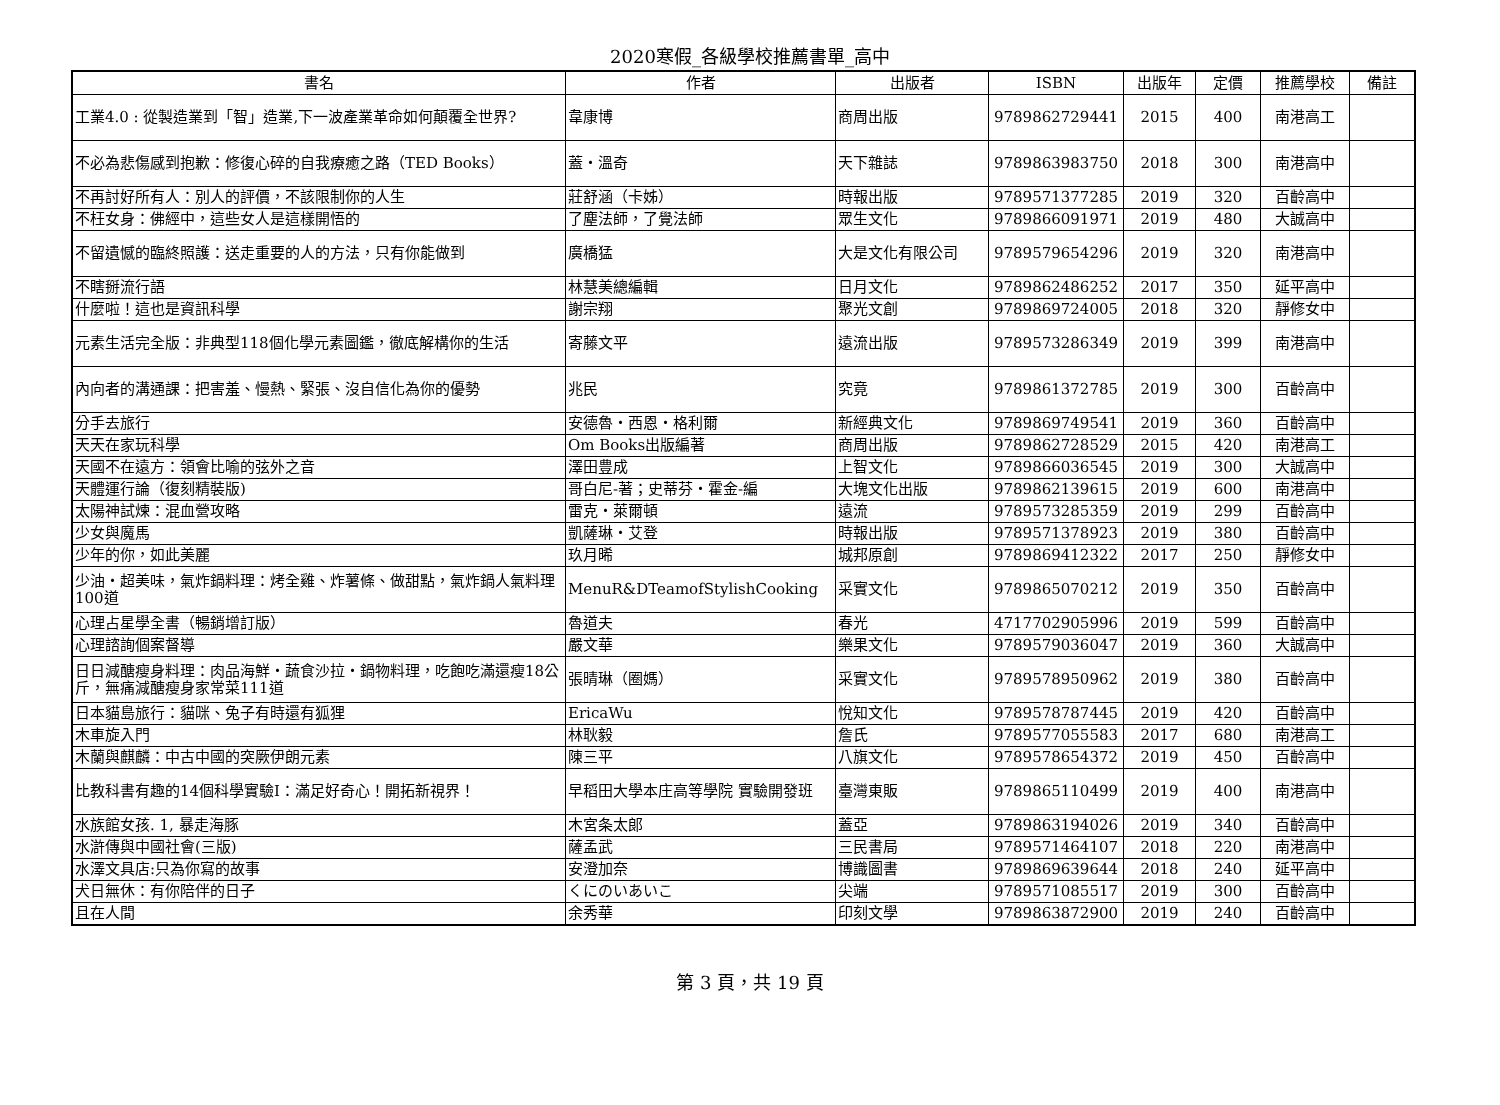2020寒假_各級學校推薦書單_高中
| 書名 | 作者 | 出版者 | ISBN | 出版年 | 定價 | 推薦學校 | 備註 |
| --- | --- | --- | --- | --- | --- | --- | --- |
| 工業4.0 : 從製造業到「智」造業,下一波產業革命如何顛覆全世界? | 韋康博 | 商周出版 | 9789862729441 | 2015 | 400 | 南港高工 | |
| 不必為悲傷感到抱歉：修復心碎的自我療癒之路（TED Books） | 蓋・溫奇 | 天下雜誌 | 9789863983750 | 2018 | 300 | 南港高中 | |
| 不再討好所有人：別人的評價，不該限制你的人生 | 莊舒涵（卡姊） | 時報出版 | 9789571377285 | 2019 | 320 | 百齡高中 | |
| 不枉女身：佛經中，這些女人是這樣開悟的 | 了塵法師，了覺法師 | 眾生文化 | 9789866091971 | 2019 | 480 | 大誠高中 | |
| 不留遺憾的臨終照護：送走重要的人的方法，只有你能做到 | 廣橋猛 | 大是文化有限公司 | 9789579654296 | 2019 | 320 | 南港高中 | |
| 不瞎掰流行語 | 林慧美總編輯 | 日月文化 | 9789862486252 | 2017 | 350 | 延平高中 | |
| 什麼啦！這也是資訊科學 | 謝宗翔 | 聚光文創 | 9789869724005 | 2018 | 320 | 靜修女中 | |
| 元素生活完全版：非典型118個化學元素圖鑑，徹底解構你的生活 | 寄藤文平 | 遠流出版 | 9789573286349 | 2019 | 399 | 南港高中 | |
| 內向者的溝通課：把害羞、慢熱、緊張、沒自信化為你的優勢 | 兆民 | 究竟 | 9789861372785 | 2019 | 300 | 百齡高中 | |
| 分手去旅行 | 安德魯・西恩・格利爾 | 新經典文化 | 9789869749541 | 2019 | 360 | 百齡高中 | |
| 天天在家玩科學 | Om Books出版編著 | 商周出版 | 9789862728529 | 2015 | 420 | 南港高工 | |
| 天國不在遠方：領會比喻的弦外之音 | 澤田豊成 | 上智文化 | 9789866036545 | 2019 | 300 | 大誠高中 | |
| 天體運行論（復刻精裝版) | 哥白尼-著；史蒂芬・霍金-編 | 大塊文化出版 | 9789862139615 | 2019 | 600 | 南港高中 | |
| 太陽神試煉：混血營攻略 | 雷克・萊爾頓 | 遠流 | 9789573285359 | 2019 | 299 | 百齡高中 | |
| 少女與魔馬 | 凱薩琳・艾登 | 時報出版 | 9789571378923 | 2019 | 380 | 百齡高中 | |
| 少年的你，如此美麗 | 玖月晞 | 城邦原創 | 9789869412322 | 2017 | 250 | 靜修女中 | |
| 少油・超美味，氣炸鍋料理：烤全雞、炸薯條、做甜點，氣炸鍋人氣料理100道 | MenuR&DTeamofStylishCooking | 采實文化 | 9789865070212 | 2019 | 350 | 百齡高中 | |
| 心理占星學全書（暢銷增訂版） | 魯道夫 | 春光 | 4717702905996 | 2019 | 599 | 百齡高中 | |
| 心理諮詢個案督導 | 嚴文華 | 樂果文化 | 9789579036047 | 2019 | 360 | 大誠高中 | |
| 日日減醣瘦身料理：肉品海鮮・蔬食沙拉・鍋物料理，吃飽吃滿還瘦18公斤，無痛減醣瘦身家常菜111道 | 張晴琳（圈媽） | 采實文化 | 9789578950962 | 2019 | 380 | 百齡高中 | |
| 日本貓島旅行：貓咪、兔子有時還有狐狸 | EricaWu | 悅知文化 | 9789578787445 | 2019 | 420 | 百齡高中 | |
| 木車旋入門 | 林耿毅 | 詹氏 | 9789577055583 | 2017 | 680 | 南港高工 | |
| 木蘭與麒麟：中古中國的突厥伊朗元素 | 陳三平 | 八旗文化 | 9789578654372 | 2019 | 450 | 百齡高中 | |
| 比教科書有趣的14個科學實驗Ⅰ：滿足好奇心！開拓新視界！ | 早稻田大學本庄高等學院 實驗開發班 | 臺灣東販 | 9789865110499 | 2019 | 400 | 南港高中 | |
| 水族館女孩. 1, 暴走海豚 | 木宮条太郎 | 蓋亞 | 9789863194026 | 2019 | 340 | 百齡高中 | |
| 水滸傳與中國社會(三版) | 薩孟武 | 三民書局 | 9789571464107 | 2018 | 220 | 南港高中 | |
| 水澤文具店:只為你寫的故事 | 安澄加奈 | 博識圖書 | 9789869639644 | 2018 | 240 | 延平高中 | |
| 犬日無休：有你陪伴的日子 | くにのいあいこ | 尖端 | 9789571085517 | 2019 | 300 | 百齡高中 | |
| 且在人間 | 余秀華 | 印刻文學 | 9789863872900 | 2019 | 240 | 百齡高中 | |
第 3 頁，共 19 頁